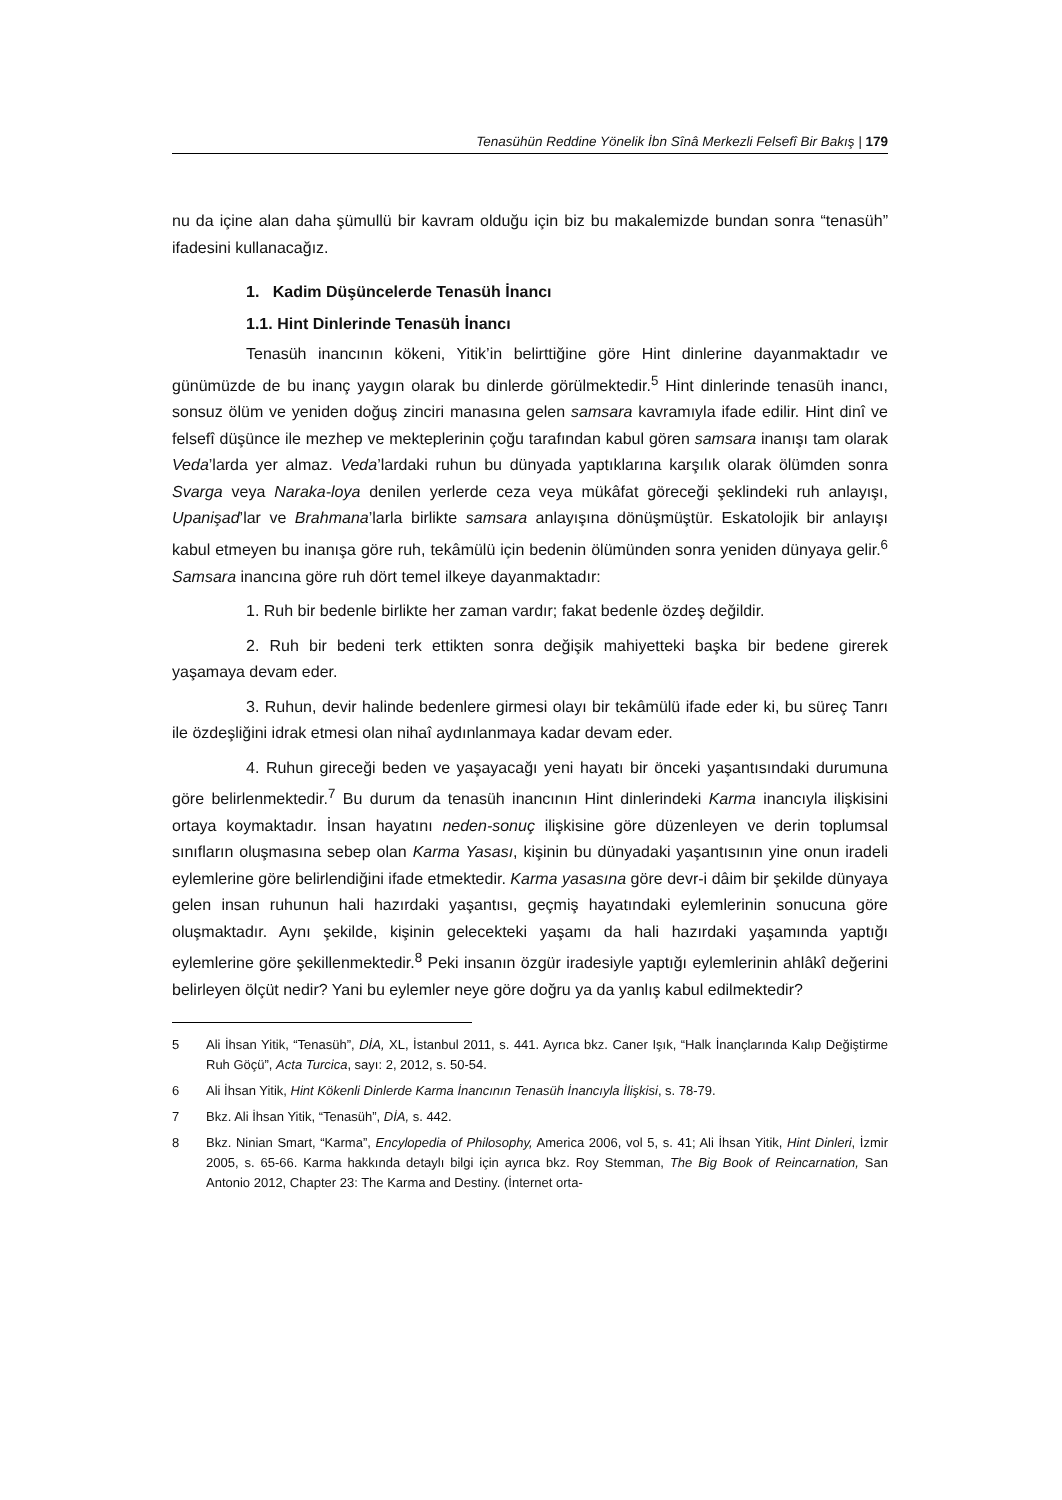Tenasühün Reddine Yönelik İbn Sînâ Merkezli Felsefî Bir Bakış | 179
nu da içine alan daha şümullü bir kavram olduğu için biz bu makalemizde bundan sonra “tenasüh” ifadesini kullanacağız.
1. Kadim Düşüncelerde Tenasüh İnancı
1.1. Hint Dinlerinde Tenasüh İnancı
Tenasüh inancının kökeni, Yitik’in belirttiğine göre Hint dinlerine dayanmaktadır ve günümüzde de bu inanç yaygın olarak bu dinlerde görülmektedir.<sup>5</sup> Hint dinlerinde tenasüh inancı, sonsuz ölüm ve yeniden doğuş zinciri manasına gelen samsara kavramıyla ifade edilir. Hint dinî ve felsefî düşünce ile mezhep ve mekteplerinin çoğu tarafından kabul gören samsara inanışı tam olarak Veda’larda yer almaz. Veda’lardaki ruhun bu dünyada yaptıklarına karşılık olarak ölümden sonra Svarga veya Naraka-loya denilen yerlerde ceza veya mükâfat göreceği şeklindeki ruh anlayışı, Upanişad’lar ve Brahmana’larla birlikte samsara anlayışına dönüşmüştür. Eskatolojik bir anlayışı kabul etmeyen bu inanışa göre ruh, tekâmülü için bedenin ölümünden sonra yeniden dünyaya gelir.<sup>6</sup> Samsara inancına göre ruh dört temel ilkeye dayanmaktadır:
1. Ruh bir bedenle birlikte her zaman vardır; fakat bedenle özdeş değildir.
2. Ruh bir bedeni terk ettikten sonra değişik mahiyetteki başka bir bedene girerek yaşamaya devam eder.
3. Ruhun, devir halinde bedenlere girmesi olayı bir tekâmülü ifade eder ki, bu süreç Tanrı ile özdeşliğini idrak etmesi olan nihaî aydınlanmaya kadar devam eder.
4. Ruhun gireceği beden ve yaşayacağı yeni hayatı bir önceki yaşantısındaki durumuna göre belirlenmektedir.<sup>7</sup> Bu durum da tenasüh inancının Hint dinlerindeki Karma inancıyla ilişkisini ortaya koymaktadır. İnsan hayatını neden-sonuç ilişkisine göre düzenleyen ve derin toplumsal sınıfların oluşmasına sebep olan Karma Yasası, kişinin bu dünyadaki yaşantısının yine onun iradeli eylemlerine göre belirlendiğini ifade etmektedir. Karma yasasına göre devr-i dâim bir şekilde dünyaya gelen insan ruhunun hali hazırdaki yaşantısı, geçmiş hayatındaki eylemlerinin sonucuna göre oluşmaktadır. Aynı şekilde, kişinin gelecekteki yaşamı da hali hazırdaki yaşamında yaptığı eylemlerine göre şekillenmektedir.<sup>8</sup> Peki insanın özgür iradesiyle yaptığı eylemlerinin ahlâkî değerini belirleyen ölçüt nedir? Yani bu eylemler neye göre doğru ya da yanlış kabul edilmektedir?
5 Ali İhsan Yitik, “Tenasüh”, DİA, XL, İstanbul 2011, s. 441. Ayrıca bkz. Caner Işık, “Halk İnançlarında Kalıp Değiştirme Ruh Göçü”, Acta Turcica, sayı: 2, 2012, s. 50-54.
6 Ali İhsan Yitik, Hint Kökenli Dinlerde Karma İnancının Tenasüh İnancıyla İlişkisi, s. 78-79.
7 Bkz. Ali İhsan Yitik, “Tenasüh”, DİA, s. 442.
8 Bkz. Ninian Smart, “Karma”, Encylopedia of Philosophy, America 2006, vol 5, s. 41; Ali İhsan Yitik, Hint Dinleri, İzmir 2005, s. 65-66. Karma hakkında detaylı bilgi için ayrıca bkz. Roy Stemman, The Big Book of Reincarnation, San Antonio 2012, Chapter 23: The Karma and Destiny. (İnternet orta-